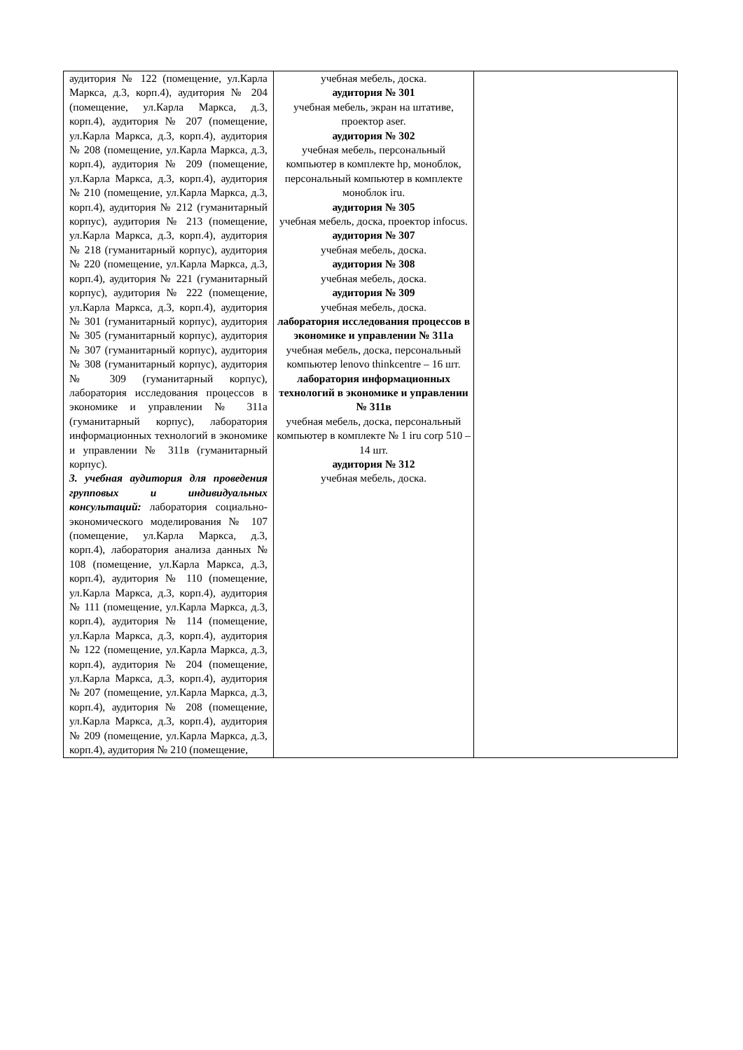| аудитория № 122 (помещение, ул.Карла Маркса, д.3, корп.4), аудитория № 204 (помещение, ул.Карла Маркса, д.3, корп.4), аудитория № 207 (помещение, ул.Карла Маркса, д.3, корп.4), аудитория № 208 (помещение, ул.Карла Маркса, д.3, корп.4), аудитория № 209 (помещение, ул.Карла Маркса, д.3, корп.4), аудитория № 210 (помещение, ул.Карла Маркса, д.3, корп.4), аудитория № 212 (гуманитарный корпус), аудитория № 213 (помещение, ул.Карла Маркса, д.3, корп.4), аудитория № 218 (гуманитарный корпус), аудитория № 220 (помещение, ул.Карла Маркса, д.3, корп.4), аудитория № 221 (гуманитарный корпус), аудитория № 222 (помещение, ул.Карла Маркса, д.3, корп.4), аудитория № 301 (гуманитарный корпус), аудитория № 305 (гуманитарный корпус), аудитория № 307 (гуманитарный корпус), аудитория № 308 (гуманитарный корпус), аудитория № 309 (гуманитарный корпус), лаборатория исследования процессов в экономике и управлении № 311а (гуманитарный корпус), лаборатория информационных технологий в экономике и управлении № 311в (гуманитарный корпус). 3. учебная аудитория для проведения групповых и индивидуальных консультаций: лаборатория социально-экономического моделирования № 107 (помещение, ул.Карла Маркса, д.3, корп.4), лаборатория анализа данных № 108 (помещение, ул.Карла Маркса, д.3, корп.4), аудитория № 110 (помещение, ул.Карла Маркса, д.3, корп.4), аудитория № 111 (помещение, ул.Карла Маркса, д.3, корп.4), аудитория № 114 (помещение, ул.Карла Маркса, д.3, корп.4), аудитория № 122 (помещение, ул.Карла Маркса, д.3, корп.4), аудитория № 204 (помещение, ул.Карла Маркса, д.3, корп.4), аудитория № 207 (помещение, ул.Карла Маркса, д.3, корп.4), аудитория № 208 (помещение, ул.Карла Маркса, д.3, корп.4), аудитория № 209 (помещение, ул.Карла Маркса, д.3, корп.4), аудитория № 210 (помещение, | учебная мебель, доска. аудитория № 301 учебная мебель, экран на штативе, проектор aser. аудитория № 302 учебная мебель, персональный компьютер в комплекте hp, моноблок, персональный компьютер в комплекте моноблок iru. аудитория № 305 учебная мебель, доска, проектор infocus. аудитория № 307 учебная мебель, доска. аудитория № 308 учебная мебель, доска. аудитория № 309 учебная мебель, доска. лаборатория исследования процессов в экономике и управлении № 311а учебная мебель, доска, персональный компьютер lenovo thinkcentre – 16 шт. лаборатория информационных технологий в экономике и управлении № 311в учебная мебель, доска, персональный компьютер в комплекте № 1 iru corp 510 – 14 шт. аудитория № 312 учебная мебель, доска. | |